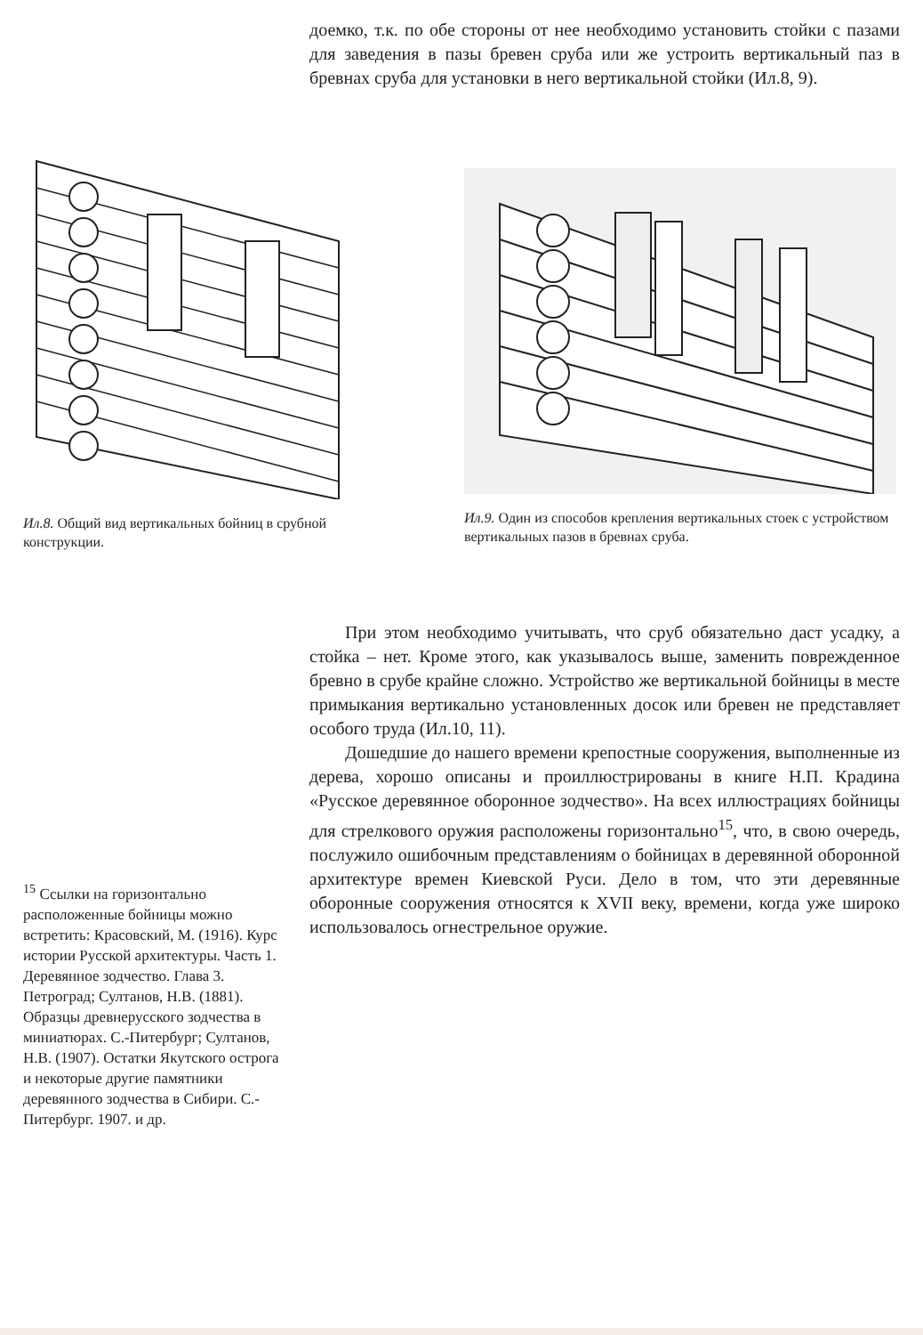доемко, т.к. по обе стороны от нее необходимо установить стойки с пазами для заведения в пазы бревен сруба или же устроить вертикальный паз в бревнах сруба для установки в него вертикальной стойки (Ил.8, 9).
Ил.8. Общий вид вертикальных бойниц в срубной конструкции.
Ил.9. Один из способов крепления вертикальных стоек с устройством вертикальных пазов в бревнах сруба.
<sup>15</sup> Ссылки на горизонтально расположенные бойницы можно встретить: Красовский, М. (1916). Курс истории Русской архитектуры. Часть 1. Деревянное зодчество. Глава 3. Петроград; Султанов, Н.В. (1881). Образцы древнерусского зодчества в миниатюрах. С.-Питербург; Султанов, Н.В. (1907). Остатки Якутского острога и некоторые другие памятники деревянного зодчества в Сибири. С.-Питербург. 1907. и др.
При этом необходимо учитывать, что сруб обязательно даст усадку, а стойка – нет. Кроме этого, как указывалось выше, заменить поврежденное бревно в срубе крайне сложно. Устройство же вертикальной бойницы в месте примыкания вертикально установленных досок или бревен не представляет особого труда (Ил.10, 11).
Дошедшие до нашего времени крепостные сооружения, выполненные из дерева, хорошо описаны и проиллюстрированы в книге Н.П. Крадина «Русское деревянное оборонное зодчество». На всех иллюстрациях бойницы для стрелкового оружия расположены горизонтально<sup>15</sup>, что, в свою очередь, послужило ошибочным представлениям о бойницах в деревянной оборонной архитектуре времен Киевской Руси. Дело в том, что эти деревянные оборонные сооружения относятся к XVII веку, времени, когда уже широко использовалось огнестрельное оружие.